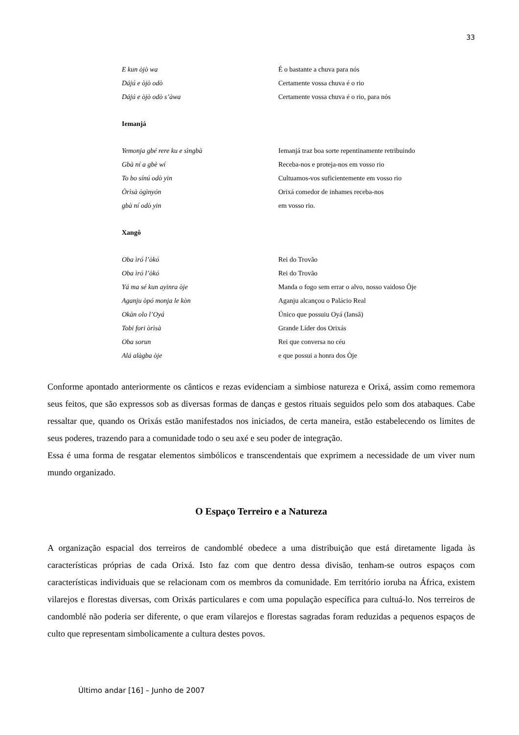33
E kun òjò wa É o bastante a chuva para nós
Dájú e òjò odò Certamente vossa chuva é o rio
Dájú e òjò odò s’àwa Certamente vossa chuva é o rio, para nós
Iemanjá
Yemonja gbé rere ku e sìngbà Iemanjá traz boa sorte repentinamente retribuindo
Gbà ní a gbè wí Receba-nos e proteja-nos em vosso rio
To bo sínú odò yin Cultuamos-vos suficientemente em vosso rio
Òrìsà ògìnyón Orixá comedor de inhames receba-nos
gbà ní odò yin em vosso rio.
Xangô
Oba ìró l’òkó Rei do Trovão
Oba ìró l’òkó Rei do Trovão
Yá ma sé kun ayinra òje Manda o fogo sem errar o alvo, nosso vaidoso Òje
Aganju òpó monja le kòn Aganju alcançou o Palácio Real
Okàn olo l’Oyá Único que possuiu Oyá (Iansã)
Tobi fori òrìsà Grande Líder dos Orixás
Oba sorun Rei que conversa no céu
Alá alàgba òje e que possui a honra dos Òje
Conforme apontado anteriormente os cânticos e rezas evidenciam a simbiose natureza e Orixá, assim como rememora seus feitos, que são expressos sob as diversas formas de danças e gestos rituais seguidos pelo som dos atabaques. Cabe ressaltar que, quando os Orixás estão manifestados nos iniciados, de certa maneira, estão estabelecendo os limites de seus poderes, trazendo para a comunidade todo o seu axé e seu poder de integração.
Essa é uma forma de resgatar elementos simbólicos e transcendentais que exprimem a necessidade de um viver num mundo organizado.
O Espaço Terreiro e a Natureza
A organização espacial dos terreiros de candomblé obedece a uma distribuição que está diretamente ligada às características próprias de cada Orixá. Isto faz com que dentro dessa divisão, tenham-se outros espaços com características individuais que se relacionam com os membros da comunidade. Em território ioruba na África, existem vilarejos e florestas diversas, com Orixás particulares e com uma população específica para cultuá-lo. Nos terreiros de candomblé não poderia ser diferente, o que eram vilarejos e florestas sagradas foram reduzidas a pequenos espaços de culto que representam simbolicamente a cultura destes povos.
Último andar [16] – Junho de 2007